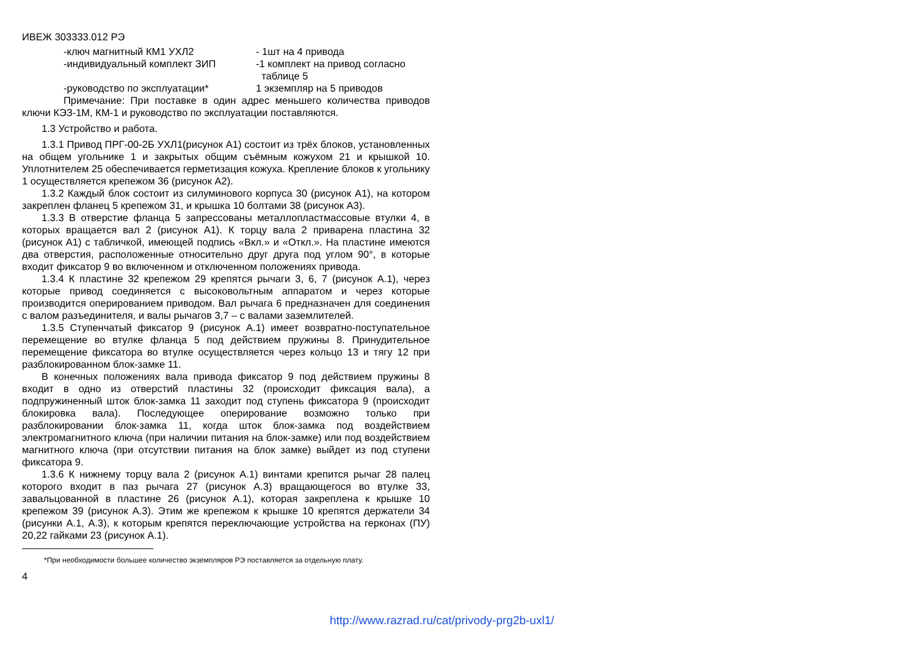ИВЕЖ 303333.012 РЭ
-ключ магнитный КМ1 УХЛ2 - 1шт на 4 привода
-индивидуальный комплект ЗИП -1 комплект на привод согласно
таблице 5
-руководство по эксплуатации* 1 экземпляр на 5 приводов
Примечание: При поставке в один адрес меньшего количества приводов ключи КЭЗ-1М, КМ-1 и руководство по эксплуатации поставляются.
1.3 Устройство и работа.
1.3.1 Привод ПРГ-00-2Б УХЛ1(рисунок А1) состоит из трёх блоков, установленных на общем угольнике 1 и закрытых общим съёмным кожухом 21 и крышкой 10. Уплотнителем 25 обеспечивается герметизация кожуха. Крепление блоков к угольнику 1 осуществляется крепежом 36 (рисунок А2).
1.3.2 Каждый блок состоит из силуминового корпуса 30 (рисунок А1), на котором закреплен фланец 5 крепежом 31, и крышка 10 болтами 38 (рисунок А3).
1.3.3 В отверстие фланца 5 запрессованы металлопластмассовые втулки 4, в которых вращается вал 2 (рисунок А1). К торцу вала 2 приварена пластина 32 (рисунок А1) с табличкой, имеющей подпись «Вкл.» и «Откл.». На пластине имеются два отверстия, расположенные относительно друг друга под углом 90°, в которые входит фиксатор 9 во включенном и отключенном положениях привода.
1.3.4 К пластине 32 крепежом 29 крепятся рычаги 3, 6, 7 (рисунок А.1), через которые привод соединяется с высоковольтным аппаратом и через которые производится оперированием приводом. Вал рычага 6 предназначен для соединения с валом разъединителя, и валы рычагов 3,7 – с валами заземлителей.
1.3.5 Ступенчатый фиксатор 9 (рисунок А.1) имеет возвратно-поступательное перемещение во втулке фланца 5 под действием пружины 8. Принудительное перемещение фиксатора во втулке осуществляется через кольцо 13 и тягу 12 при разблокированном блок-замке 11.
В конечных положениях вала привода фиксатор 9 под действием пружины 8 входит в одно из отверстий пластины 32 (происходит фиксация вала), а подпружиненный шток блок-замка 11 заходит под ступень фиксатора 9 (происходит блокировка вала). Последующее оперирование возможно только при разблокировании блок-замка 11, когда шток блок-замка под воздействием электромагнитного ключа (при наличии питания на блок-замке) или под воздействием магнитного ключа (при отсутствии питания на блок замке) выйдет из под ступени фиксатора 9.
1.3.6 К нижнему торцу вала 2 (рисунок А.1) винтами крепится рычаг 28 палец которого входит в паз рычага 27 (рисунок А.3) вращающегося во втулке 33, завальцованной в пластине 26 (рисунок А.1), которая закреплена к крышке 10 крепежом 39 (рисунок А.3). Этим же крепежом к крышке 10 крепятся держатели 34 (рисунки А.1, А.3), к которым крепятся переключающие устройства на герконах (ПУ) 20,22 гайками 23 (рисунок А.1).
*При необходимости большее количество экземпляров РЭ поставляется за отдельную плату.
4
http://www.razrad.ru/cat/privody-prg2b-uxl1/